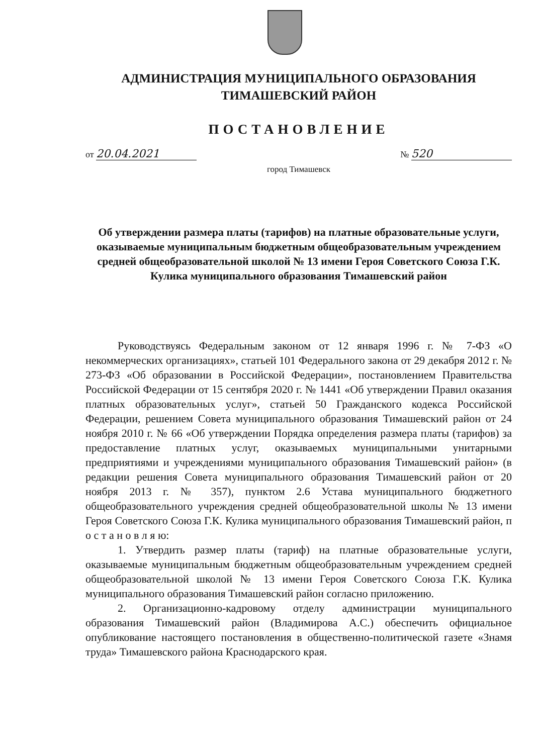АДМИНИСТРАЦИЯ МУНИЦИПАЛЬНОГО ОБРАЗОВАНИЯ
ТИМАШЕВСКИЙ РАЙОН
ПОСТАНОВЛЕНИЕ
от 20.04.2021 № 520
город Тимашевск
Об утверждении размера платы (тарифов) на платные образовательные услуги, оказываемые муниципальным бюджетным общеобразовательным учреждением средней общеобразовательной школой № 13 имени Героя Советского Союза Г.К. Кулика муниципального образования Тимашевский район
Руководствуясь Федеральным законом от 12 января 1996 г. № 7-ФЗ «О некоммерческих организациях», статьей 101 Федерального закона от 29 декабря 2012 г. № 273-ФЗ «Об образовании в Российской Федерации», постановлением Правительства Российской Федерации от 15 сентября 2020 г. № 1441 «Об утверждении Правил оказания платных образовательных услуг», статьей 50 Гражданского кодекса Российской Федерации, решением Совета муниципального образования Тимашевский район от 24 ноября 2010 г. № 66 «Об утверждении Порядка определения размера платы (тарифов) за предоставление платных услуг, оказываемых муниципальными унитарными предприятиями и учреждениями муниципального образования Тимашевский район» (в редакции решения Совета муниципального образования Тимашевский район от 20 ноября 2013 г. № 357), пунктом 2.6 Устава муниципального бюджетного общеобразовательного учреждения средней общеобразовательной школы № 13 имени Героя Советского Союза Г.К. Кулика муниципального образования Тимашевский район, п о с т а н о в л я ю:
1. Утвердить размер платы (тариф) на платные образовательные услуги, оказываемые муниципальным бюджетным общеобразовательным учреждением средней общеобразовательной школой № 13 имени Героя Советского Союза Г.К. Кулика муниципального образования Тимашевский район согласно приложению.
2. Организационно-кадровому отделу администрации муниципального образования Тимашевский район (Владимирова А.С.) обеспечить официальное опубликование настоящего постановления в общественно-политической газете «Знамя труда» Тимашевского района Краснодарского края.